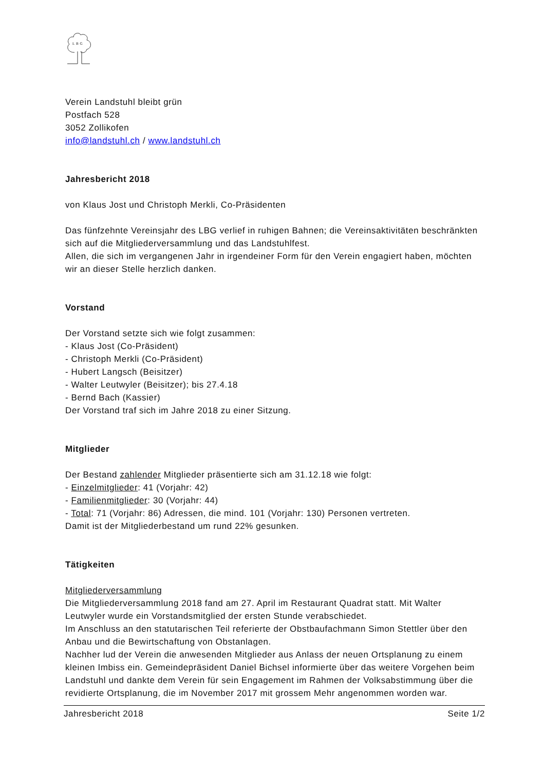L B G
Verein Landstuhl bleibt grün
Postfach 528
3052 Zollikofen
info@landstuhl.ch / www.landstuhl.ch
Jahresbericht 2018
von Klaus Jost und Christoph Merkli, Co-Präsidenten
Das fünfzehnte Vereinsjahr des LBG verlief in ruhigen Bahnen; die Vereinsaktivitäten beschränkten sich auf die Mitgliederversammlung und das Landstuhlfest.
Allen, die sich im vergangenen Jahr in irgendeiner Form für den Verein engagiert haben, möchten wir an dieser Stelle herzlich danken.
Vorstand
Der Vorstand setzte sich wie folgt zusammen:
- Klaus Jost (Co-Präsident)
- Christoph Merkli (Co-Präsident)
- Hubert Langsch (Beisitzer)
- Walter Leutwyler (Beisitzer); bis 27.4.18
- Bernd Bach (Kassier)
Der Vorstand traf sich im Jahre 2018 zu einer Sitzung.
Mitglieder
Der Bestand zahlender Mitglieder präsentierte sich am 31.12.18 wie folgt:
- Einzelmitglieder: 41 (Vorjahr: 42)
- Familienmitglieder: 30 (Vorjahr: 44)
- Total: 71 (Vorjahr: 86) Adressen, die mind. 101 (Vorjahr: 130) Personen vertreten.
Damit ist der Mitgliederbestand um rund 22% gesunken.
Tätigkeiten
Mitgliederversammlung
Die Mitgliederversammlung 2018 fand am 27. April im Restaurant Quadrat statt. Mit Walter Leutwyler wurde ein Vorstandsmitglied der ersten Stunde verabschiedet.
Im Anschluss an den statutarischen Teil referierte der Obstbaufachmann Simon Stettler über den Anbau und die Bewirtschaftung von Obstanlagen.
Nachher lud der Verein die anwesenden Mitglieder aus Anlass der neuen Ortsplanung zu einem kleinen Imbiss ein. Gemeindepräsident Daniel Bichsel informierte über das weitere Vorgehen beim Landstuhl und dankte dem Verein für sein Engagement im Rahmen der Volksabstimmung über die revidierte Ortsplanung, die im November 2017 mit grossem Mehr angenommen worden war.
Jahresbericht 2018 Seite 1/2